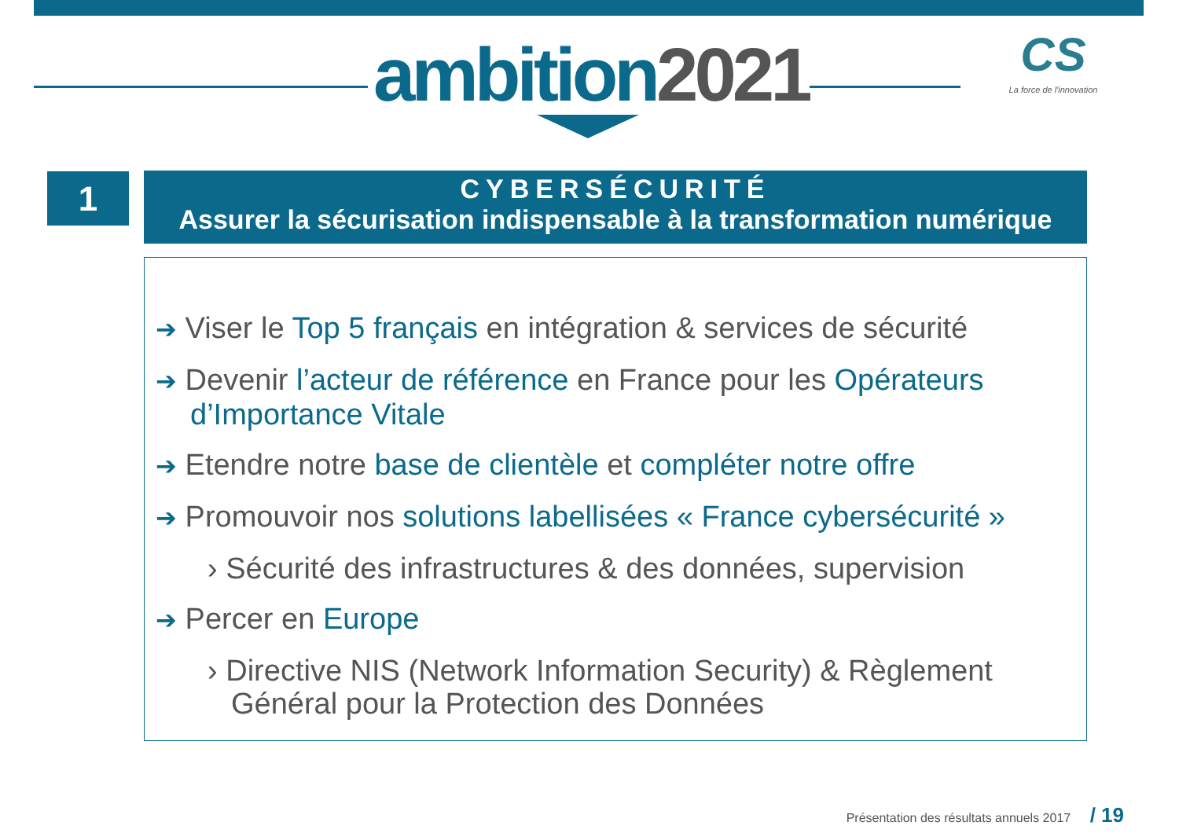ambition2021
CS
La force de l'innovation
1
CYBERSÉCURITÉ
Assurer la sécurisation indispensable à la transformation numérique
➔ Viser le Top 5 français en intégration & services de sécurité
➔ Devenir l’acteur de référence en France pour les Opérateurs d’Importance Vitale
➔ Etendre notre base de clientèle et compléter notre offre
➔ Promouvoir nos solutions labellisées « France cybersécurité »
› Sécurité des infrastructures & des données, supervision
➔ Percer en Europe
› Directive NIS (Network Information Security) & Règlement Général pour la Protection des Données
Présentation des résultats annuels 2017 / 19